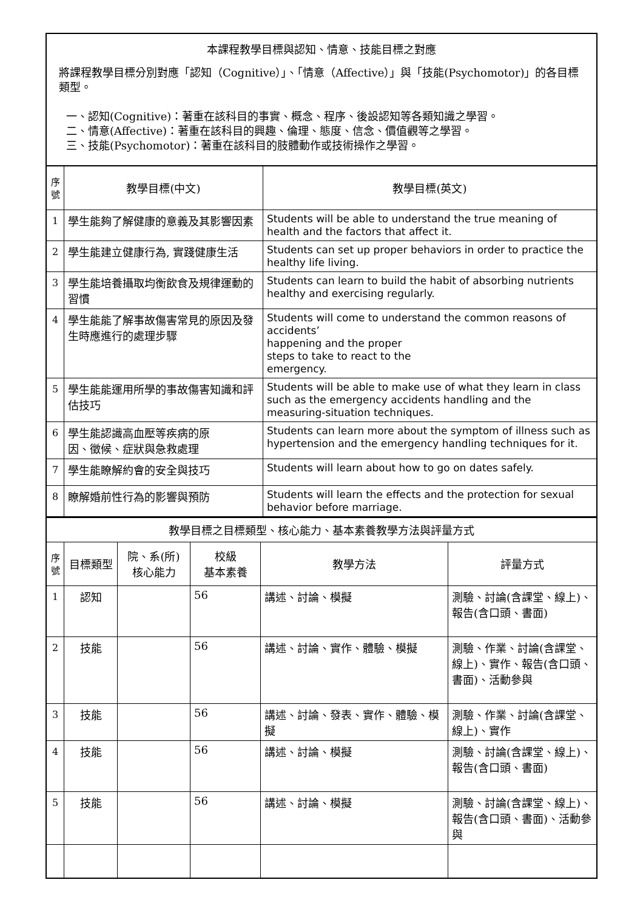| 本課程教學目標與認知、情意、技能目標之對應 將課程教學目標分別對應「認知（Cognitive）」、「情意（Affective）」與「技能(Psychomotor)」的各目標類型。 一、認知(Cognitive)：著重在該科目的事實、概念、程序、後設認知等各類知識之學習。 二、情意(Affective)：著重在該科目的興趣、倫理、態度、信念、價值觀等之學習。 三、技能(Psychomotor)：著重在該科目的肢體動作或技術操作之學習。 | | |
| 序 號 | 教學目標(中文) | 教學目標(英文) |
| 1 | 學生能夠了解健康的意義及其影響因素 | Students will be able to understand the true meaning of health and the factors that affect it. |
| 2 | 學生能建立健康行為, 實踐健康生活 | Students can set up proper behaviors in order to practice the healthy life living. |
| 3 | 學生能培養攝取均衡飲食及規律運動的習慣 | Students can learn to build the habit of absorbing nutrients healthy and exercising regularly. |
| 4 | 學生能能了解事故傷害常見的原因及發生時應進行的處理步驟 | Students will come to understand the common reasons of accidents’ happening and the proper steps to take to react to the emergency. |
| 5 | 學生能能運用所學的事故傷害知識和評估技巧 | Students will be able to make use of what they learn in class such as the emergency accidents handling and the measuring-situation techniques. |
| 6 | 學生能認識高血壓等疾病的原 因、徵候、症狀與急救處理 | Students can learn more about the symptom of illness such as hypertension and the emergency handling techniques for it. |
| 7 | 學生能瞭解約會的安全與技巧 | Students will learn about how to go on dates safely. |
| 8 | 瞭解婚前性行為的影響與預防 | Students will learn the effects and the protection for sexual behavior before marriage. |
| 教學目標之目標類型、核心能力、基本素養教學方法與評量方式 | | | | | |
| 序 號 | 目標類型 | 院、系(所) 核心能力 | 校級 基本素養 | 教學方法 | 評量方式 |
| 1 | 認知 | | 56 | 講述、討論、模擬 | 測驗、討論(含課堂、線上)、報告(含口頭、書面) |
| 2 | 技能 | | 56 | 講述、討論、實作、體驗、模擬 | 測驗、作業、討論(含課堂、線上)、實作、報告(含口頭、書面)、活動參與 |
| 3 | 技能 | | 56 | 講述、討論、發表、實作、體驗、模擬 | 測驗、作業、討論(含課堂、線上)、實作 |
| 4 | 技能 | | 56 | 講述、討論、模擬 | 測驗、討論(含課堂、線上)、報告(含口頭、書面) |
| 5 | 技能 | | 56 | 講述、討論、模擬 | 測驗、討論(含課堂、線上)、報告(含口頭、書面)、活動參與 |